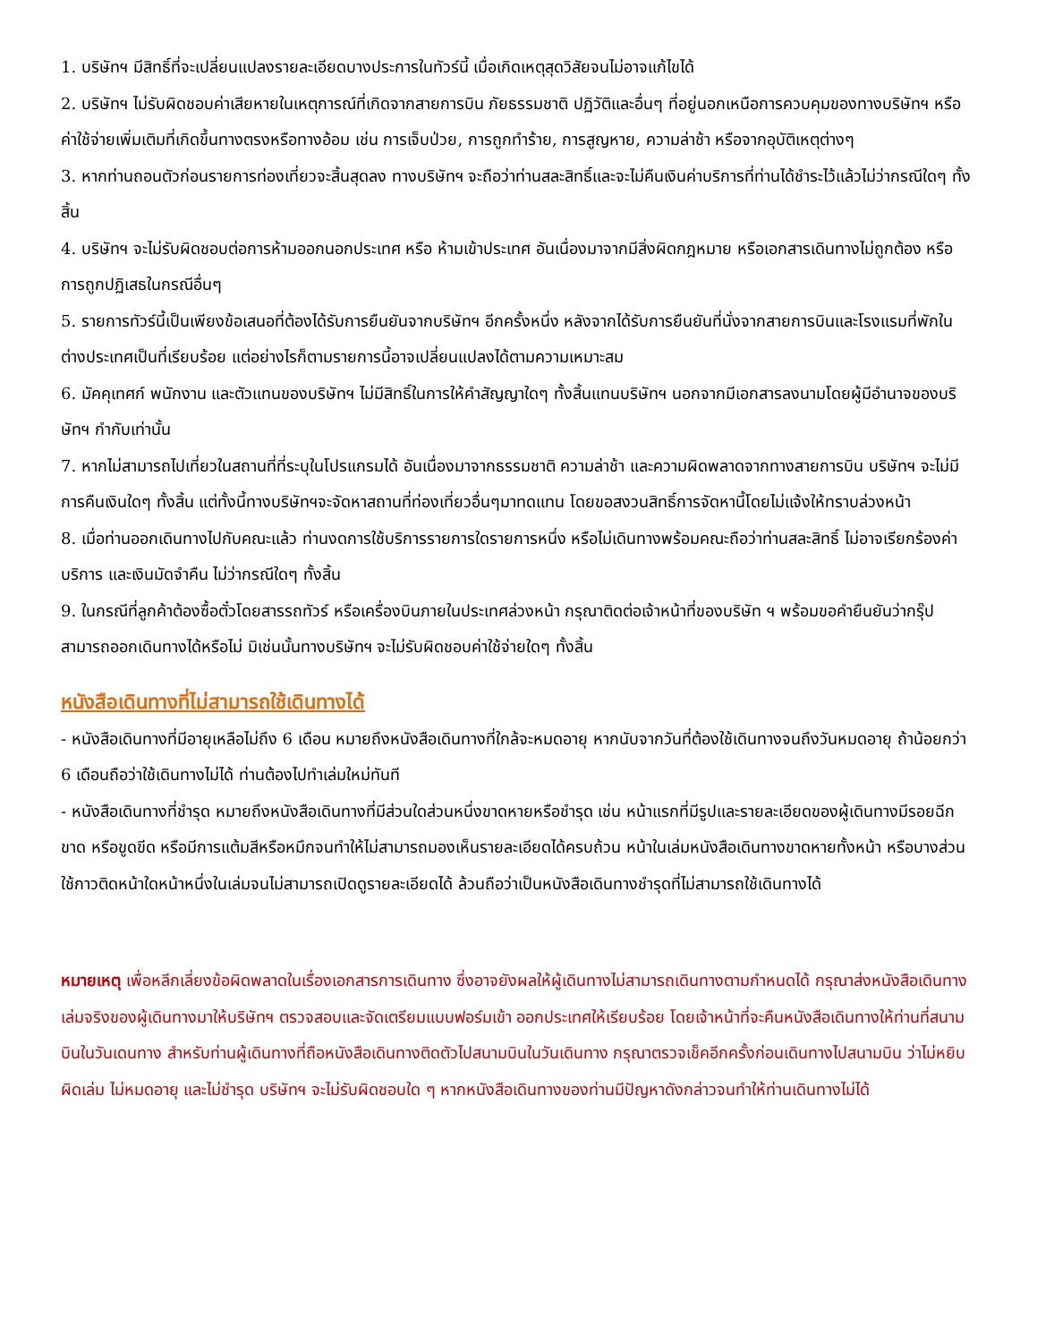1. บริษัทฯ มีสิทธิ์ที่จะเปลี่ยนแปลงรายละเอียดบางประการในทัวร์นี้ เมื่อเกิดเหตุสุดวิสัยจนไม่อาจแก้ไขได้
2. บริษัทฯ ไม่รับผิดชอบค่าเสียหายในเหตุการณ์ที่เกิดจากสายการบิน ภัยธรรมชาติ ปฏิวัติและอื่นๆ ที่อยู่นอกเหนือการควบคุมของทางบริษัทฯ หรือค่าใช้จ่ายเพิ่มเติมที่เกิดขึ้นทางตรงหรือทางอ้อม เช่น การเจ็บป่วย, การถูกทำร้าย, การสูญหาย, ความล่าช้า หรือจากอุบัติเหตุต่างๆ
3. หากท่านถอนตัวก่อนรายการท่องเที่ยวจะสิ้นสุดลง ทางบริษัทฯ จะถือว่าท่านสละสิทธิ์และจะไม่คืนเงินค่าบริการที่ท่านได้ชำระไว้แล้วไม่ว่ากรณีใดๆ ทั้งสิ้น
4. บริษัทฯ จะไม่รับผิดชอบต่อการห้ามออกนอกประเทศ หรือ ห้ามเข้าประเทศ อันเนื่องมาจากมีสิ่งผิดกฎหมาย หรือเอกสารเดินทางไม่ถูกต้อง หรือ การถูกปฏิเสธในกรณีอื่นๆ
5. รายการทัวร์นี้เป็นเพียงข้อเสนอที่ต้องได้รับการยืนยันจากบริษัทฯ อีกครั้งหนึ่ง หลังจากได้รับการยืนยันที่นั่งจากสายการบินและโรงแรมที่พักในต่างประเทศเป็นที่เรียบร้อย แต่อย่างไรก็ตามรายการนี้อาจเปลี่ยนแปลงได้ตามความเหมาะสม
6. มัคคุเทศก์ พนักงาน และตัวแทนของบริษัทฯ ไม่มีสิทธิ์ในการให้คำสัญญาใดๆ ทั้งสิ้นแทนบริษัทฯ นอกจากมีเอกสารลงนามโดยผู้มีอำนาจของบริษัทฯ กำกับเท่านั้น
7. หากไม่สามารถไปเที่ยวในสถานที่ที่ระบุในโปรแกรมได้ อันเนื่องมาจากธรรมชาติ ความล่าช้า และความผิดพลาดจากทางสายการบิน บริษัทฯ จะไม่มีการคืนเงินใดๆ ทั้งสิ้น แต่ทั้งนี้ทางบริษัทฯจะจัดหาสถานที่ท่องเที่ยวอื่นๆมาทดแทน โดยขอสงวนสิทธิ์การจัดหานี้โดยไม่แจ้งให้ทราบล่วงหน้า
8. เมื่อท่านออกเดินทางไปกับคณะแล้ว ท่านงดการใช้บริการรายการใดรายการหนึ่ง หรือไม่เดินทางพร้อมคณะถือว่าท่านสละสิทธิ์ ไม่อาจเรียกร้องค่าบริการ และเงินมัดจำคืน ไม่ว่ากรณีใดๆ ทั้งสิ้น
9. ในกรณีที่ลูกค้าต้องซื้อตั๋วโดยสารรถทัวร์ หรือเครื่องบินภายในประเทศล่วงหน้า กรุณาติดต่อเจ้าหน้าที่ของบริษัท ฯ พร้อมขอคำยืนยันว่ากรุ๊ปสามารถออกเดินทางได้หรือไม่ มิเช่นนั้นทางบริษัทฯ จะไม่รับผิดชอบค่าใช้จ่ายใดๆ ทั้งสิ้น
หนังสือเดินทางที่ไม่สามารถใช้เดินทางได้
- หนังสือเดินทางที่มีอายุเหลือไม่ถึง 6 เดือน หมายถึงหนังสือเดินทางที่ใกล้จะหมดอายุ หากนับจากวันที่ต้องใช้เดินทางจนถึงวันหมดอายุ ถ้าน้อยกว่า 6 เดือนถือว่าใช้เดินทางไม่ได้ ท่านต้องไปทำเล่มใหม่ทันที
- หนังสือเดินทางที่ชำรุด หมายถึงหนังสือเดินทางที่มีส่วนใดส่วนหนึ่งขาดหายหรือชำรุด เช่น หน้าแรกที่มีรูปและรายละเอียดของผู้เดินทางมีรอยฉีกขาด หรือขูดขีด หรือมีการแต้มสีหรือหมึกจนทำให้ไม่สามารถมองเห็นรายละเอียดได้ครบถ้วน หน้าในเล่มหนังสือเดินทางขาดหายทั้งหน้า หรือบางส่วน ใช้กาวติดหน้าใดหน้าหนึ่งในเล่มจนไม่สามารถเปิดดูรายละเอียดได้ ล้วนถือว่าเป็นหนังสือเดินทางชำรุดที่ไม่สามารถใช้เดินทางได้
หมายเหตุ เพื่อหลีกเลี่ยงข้อผิดพลาดในเรื่องเอกสารการเดินทาง ซึ่งอาจยังผลให้ผู้เดินทางไม่สามารถเดินทางตามกำหนดได้ กรุณาส่งหนังสือเดินทางเล่มจริงของผู้เดินทางมาให้บริษัทฯ ตรวจสอบและจัดเตรียมแบบฟอร์มเข้า ออกประเทศให้เรียบร้อย โดยเจ้าหน้าที่จะคืนหนังสือเดินทางให้ท่านที่สนามบินในวันเดนทาง สำหรับท่านผู้เดินทางที่ถือหนังสือเดินทางติดตัวไปสนามบินในวันเดินทาง กรุณาตรวจเช็คอีกครั้งก่อนเดินทางไปสนามบิน ว่าไม่หยิบผิดเล่ม ไม่หมดอายุ และไม่ชำรุด บริษัทฯ จะไม่รับผิดชอบใด ๆ หากหนังสือเดินทางของท่านมีปัญหาดังกล่าวจนทำให้ท่านเดินทางไม่ได้